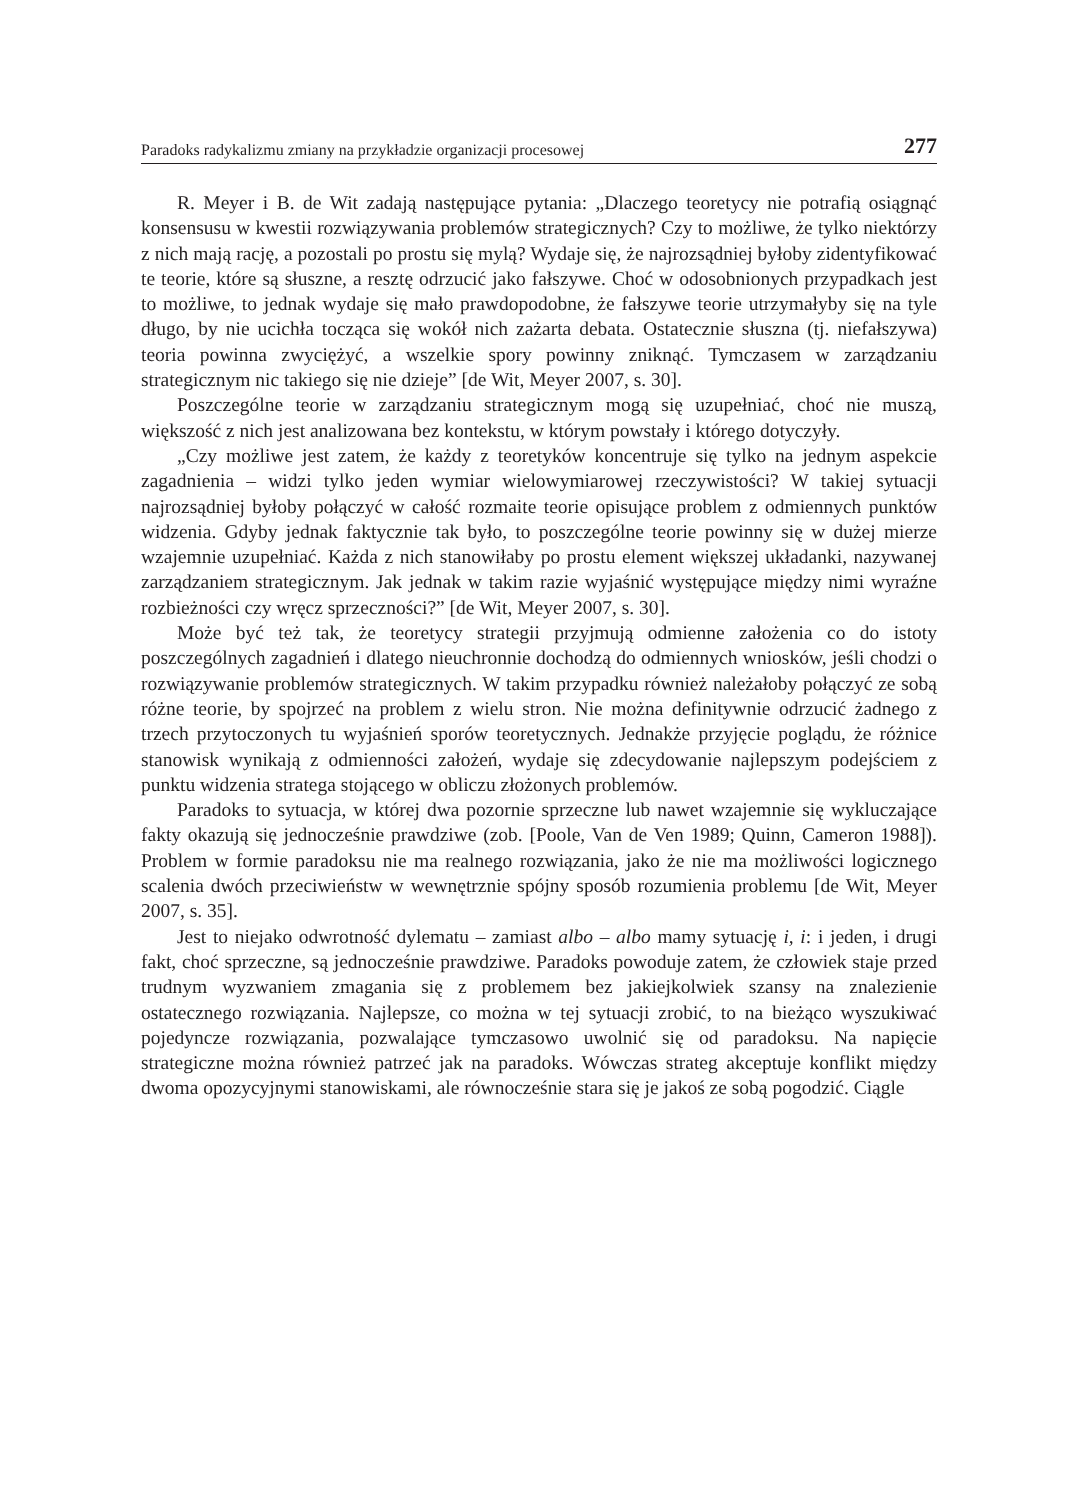Paradoks radykalizmu zmiany na przykładzie organizacji procesowej 277
R. Meyer i B. de Wit zadają następujące pytania: „Dlaczego teoretycy nie potrafią osiągnąć konsensusu w kwestii rozwiązywania problemów strategicznych? Czy to możliwe, że tylko niektórzy z nich mają rację, a pozostali po prostu się mylą? Wydaje się, że najrozsądniej byłoby zidentyfikować te teorie, które są słuszne, a resztę odrzucić jako fałszywe. Choć w odosobnionych przypadkach jest to możliwe, to jednak wydaje się mało prawdopodobne, że fałszywe teorie utrzymałyby się na tyle długo, by nie ucichła tocząca się wokół nich zażarta debata. Ostatecznie słuszna (tj. niefałszywa) teoria powinna zwyciężyć, a wszelkie spory powinny zniknąć. Tymczasem w zarządzaniu strategicznym nic takiego się nie dzieje” [de Wit, Meyer 2007, s. 30].
Poszczególne teorie w zarządzaniu strategicznym mogą się uzupełniać, choć nie muszą, większość z nich jest analizowana bez kontekstu, w którym powstały i którego dotyczyły.
„Czy możliwe jest zatem, że każdy z teoretyków koncentruje się tylko na jednym aspekcie zagadnienia – widzi tylko jeden wymiar wielowymiarowej rzeczywistości? W takiej sytuacji najrozsądniej byłoby połączyć w całość rozmaite teorie opisujące problem z odmiennych punktów widzenia. Gdyby jednak faktycznie tak było, to poszczególne teorie powinny się w dużej mierze wzajemnie uzupełniać. Każda z nich stanowiłaby po prostu element większej układanki, nazywanej zarządzaniem strategicznym. Jak jednak w takim razie wyjaśnić występujące między nimi wyraźne rozbieżności czy wręcz sprzeczności?” [de Wit, Meyer 2007, s. 30].
Może być też tak, że teoretycy strategii przyjmują odmienne założenia co do istoty poszczególnych zagadnień i dlatego nieuchronnie dochodzą do odmiennych wniosków, jeśli chodzi o rozwiązywanie problemów strategicznych. W takim przypadku również należałoby połączyć ze sobą różne teorie, by spojrzeć na problem z wielu stron. Nie można definitywnie odrzucić żadnego z trzech przytoczonych tu wyjaśnień sporów teoretycznych. Jednakże przyjęcie poglądu, że różnice stanowisk wynikają z odmienności założeń, wydaje się zdecydowanie najlepszym podejściem z punktu widzenia stratega stojącego w obliczu złożonych problemów.
Paradoks to sytuacja, w której dwa pozornie sprzeczne lub nawet wzajemnie się wykluczające fakty okazują się jednocześnie prawdziwe (zob. [Poole, Van de Ven 1989; Quinn, Cameron 1988]). Problem w formie paradoksu nie ma realnego rozwiązania, jako że nie ma możliwości logicznego scalenia dwóch przeciwieństw w wewnętrznie spójny sposób rozumienia problemu [de Wit, Meyer 2007, s. 35].
Jest to niejako odwrotność dylematu – zamiast albo – albo mamy sytuację i, i: i jeden, i drugi fakt, choć sprzeczne, są jednocześnie prawdziwe. Paradoks powoduje zatem, że człowiek staje przed trudnym wyzwaniem zmagania się z problemem bez jakiejkolwiek szansy na znalezienie ostatecznego rozwiązania. Najlepsze, co można w tej sytuacji zrobić, to na bieżąco wyszukiwać pojedyncze rozwiązania, pozwalające tymczasowo uwolnić się od paradoksu. Na napięcie strategiczne można również patrzeć jak na paradoks. Wówczas strateg akceptuje konflikt między dwoma opozycyjnymi stanowiskami, ale równocześnie stara się je jakoś ze sobą pogodzić. Ciągle